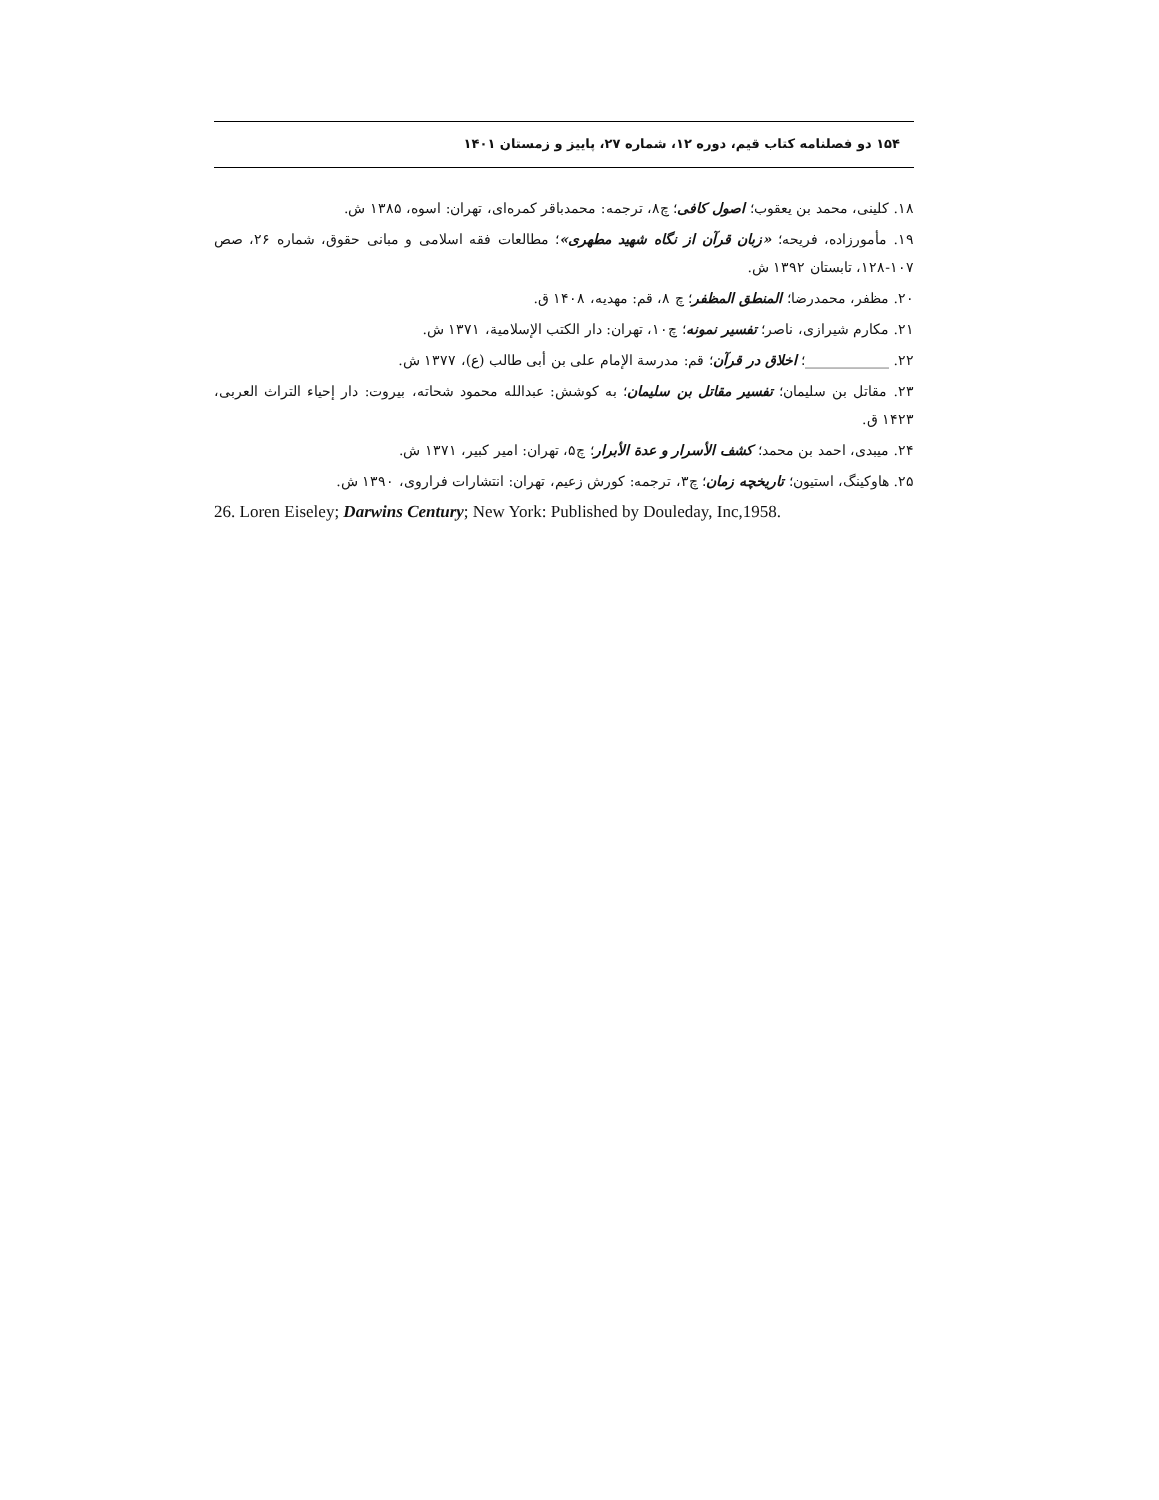۱۵۴ دو فصلنامه کتاب قیم، دوره ۱۲، شماره ۲۷، پاییز و زمستان ۱۴۰۱
۱۸. کلینی، محمد بن یعقوب؛ اصول کافی؛ چ۸، ترجمه: محمدباقر کمره‌ای، تهران: اسوه، ۱۳۸۵ ش.
۱۹. مأمورزاده، فریحه؛ «زبان قرآن از نگاه شهید مطهری»؛ مطالعات فقه اسلامی و مبانی حقوق، شماره ۲۶، صص ۱۰۷-۱۲۸، تابستان ۱۳۹۲ ش.
۲۰. مظفر، محمدرضا؛ المنطق المظفر؛ چ ۸، قم: مهدیه، ۱۴۰۸ ق.
۲۱. مکارم شیرازی، ناصر؛ تفسیر نمونه؛ چ۱۰، تهران: دار الکتب الإسلامیة، ۱۳۷۱ ش.
۲۲. ____________؛ اخلاق در قرآن؛ قم: مدرسة الإمام علی بن أبی طالب (ع)، ۱۳۷۷ ش.
۲۳. مقاتل بن سلیمان؛ تفسیر مقاتل بن سلیمان؛ به کوشش: عبدالله محمود شحاته، بیروت: دار إحیاء التراث العربی، ۱۴۲۳ ق.
۲۴. میبدی، احمد بن محمد؛ کشف الأسرار و عدة الأبرار؛ چ۵، تهران: امیر کبیر، ۱۳۷۱ ش.
۲۵. هاوکینگ، استیون؛ تاریخچه زمان؛ چ۳، ترجمه: کورش زعیم، تهران: انتشارات فراروی، ۱۳۹۰ ش.
26. Loren Eiseley; Darwins Century; New York: Published by Douleday, Inc,1958.